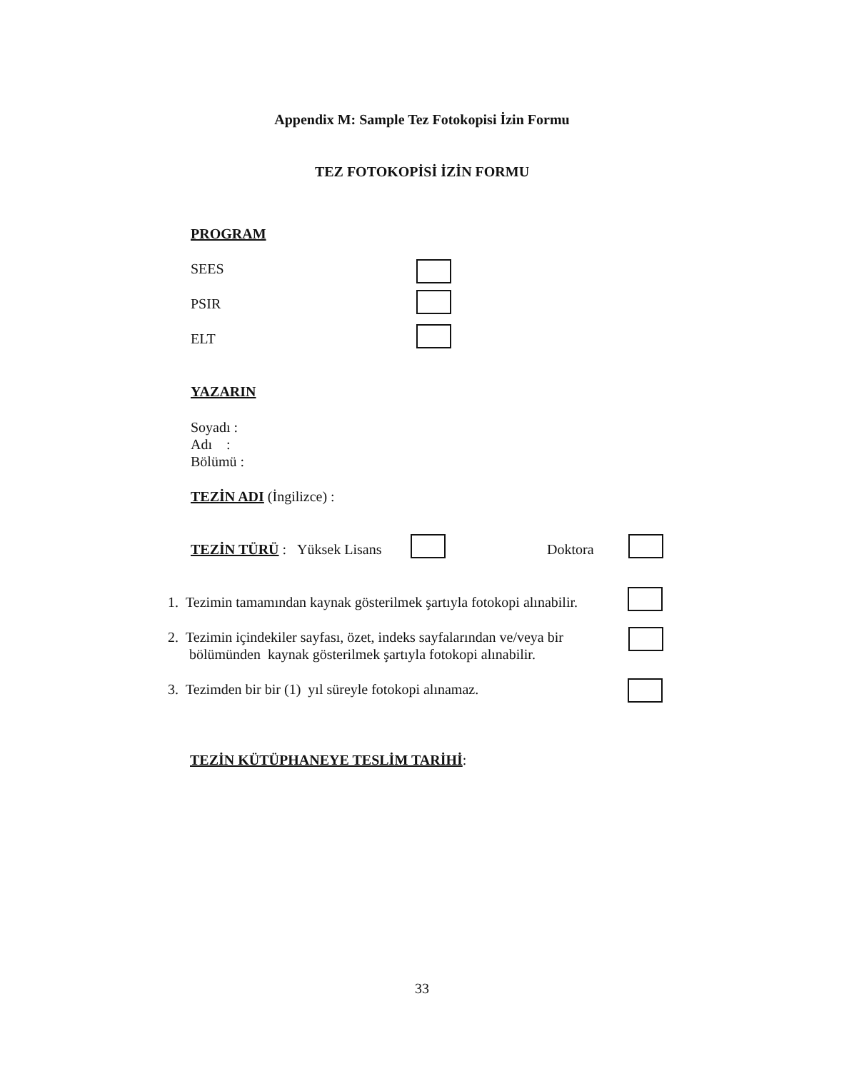Appendix M: Sample Tez Fotokopisi İzin Formu
TEZ FOTOKOPİSİ İZİN FORMU
PROGRAM
SEES
PSIR
ELT
YAZARIN
Soyadı :
Adı :
Bölümü :
TEZİN ADI (İngilizce) :
TEZİN TÜRÜ : Yüksek Lisans Doktora
1. Tezimin tamamından kaynak gösterilmek şartıyla fotokopi alınabilir.
2. Tezimin içindekiler sayfası, özet, indeks sayfalarından ve/veya bir
bölümünden kaynak gösterilmek şartıyla fotokopi alınabilir.
3. Tezimden bir bir (1) yıl süreyle fotokopi alınamaz.
TEZİN KÜTÜPHANEYE TESLİM TARİHİ:
33